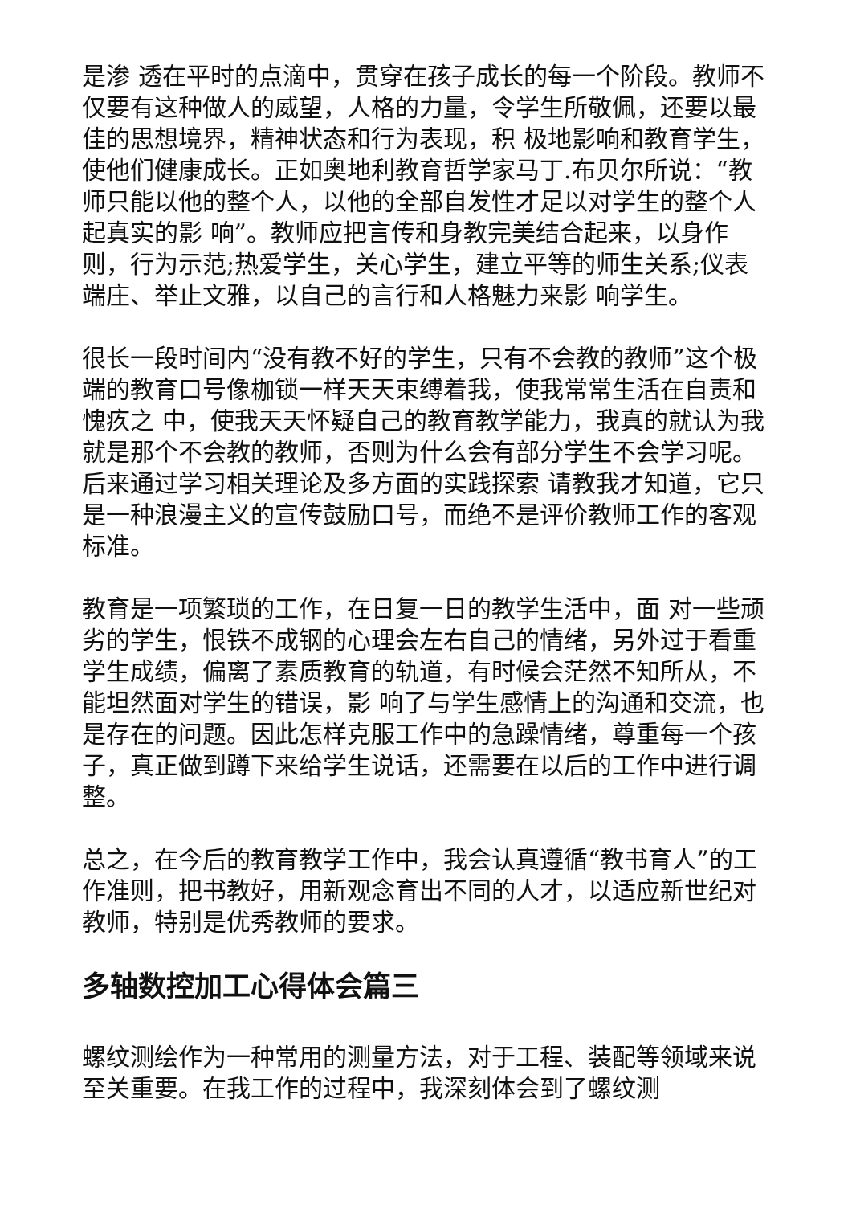是渗 透在平时的点滴中，贯穿在孩子成长的每一个阶段。教师不仅要有这种做人的威望，人格的力量，令学生所敬佩，还要以最佳的思想境界，精神状态和行为表现，积 极地影响和教育学生，使他们健康成长。正如奥地利教育哲学家马丁.布贝尔所说：“教师只能以他的整个人，以他的全部自发性才足以对学生的整个人起真实的影 响”。教师应把言传和身教完美结合起来，以身作则，行为示范;热爱学生，关心学生，建立平等的师生关系;仪表端庄、举止文雅，以自己的言行和人格魅力来影 响学生。
很长一段时间内“没有教不好的学生，只有不会教的教师”这个极端的教育口号像枷锁一样天天束缚着我，使我常常生活在自责和愧疚之 中，使我天天怀疑自己的教育教学能力，我真的就认为我就是那个不会教的教师，否则为什么会有部分学生不会学习呢。后来通过学习相关理论及多方面的实践探索 请教我才知道，它只是一种浪漫主义的宣传鼓励口号，而绝不是评价教师工作的客观标准。
教育是一项繁琐的工作，在日复一日的教学生活中，面 对一些顽劣的学生，恨铁不成钢的心理会左右自己的情绪，另外过于看重学生成绩，偏离了素质教育的轨道，有时候会茫然不知所从，不能坦然面对学生的错误，影 响了与学生感情上的沟通和交流，也是存在的问题。因此怎样克服工作中的急躁情绪，尊重每一个孩子，真正做到蹲下来给学生说话，还需要在以后的工作中进行调 整。
总之，在今后的教育教学工作中，我会认真遵循“教书育人”的工作准则，把书教好，用新观念育出不同的人才，以适应新世纪对教师，特别是优秀教师的要求。
多轴数控加工心得体会篇三
螺纹测绘作为一种常用的测量方法，对于工程、装配等领域来说至关重要。在我工作的过程中，我深刻体会到了螺纹测